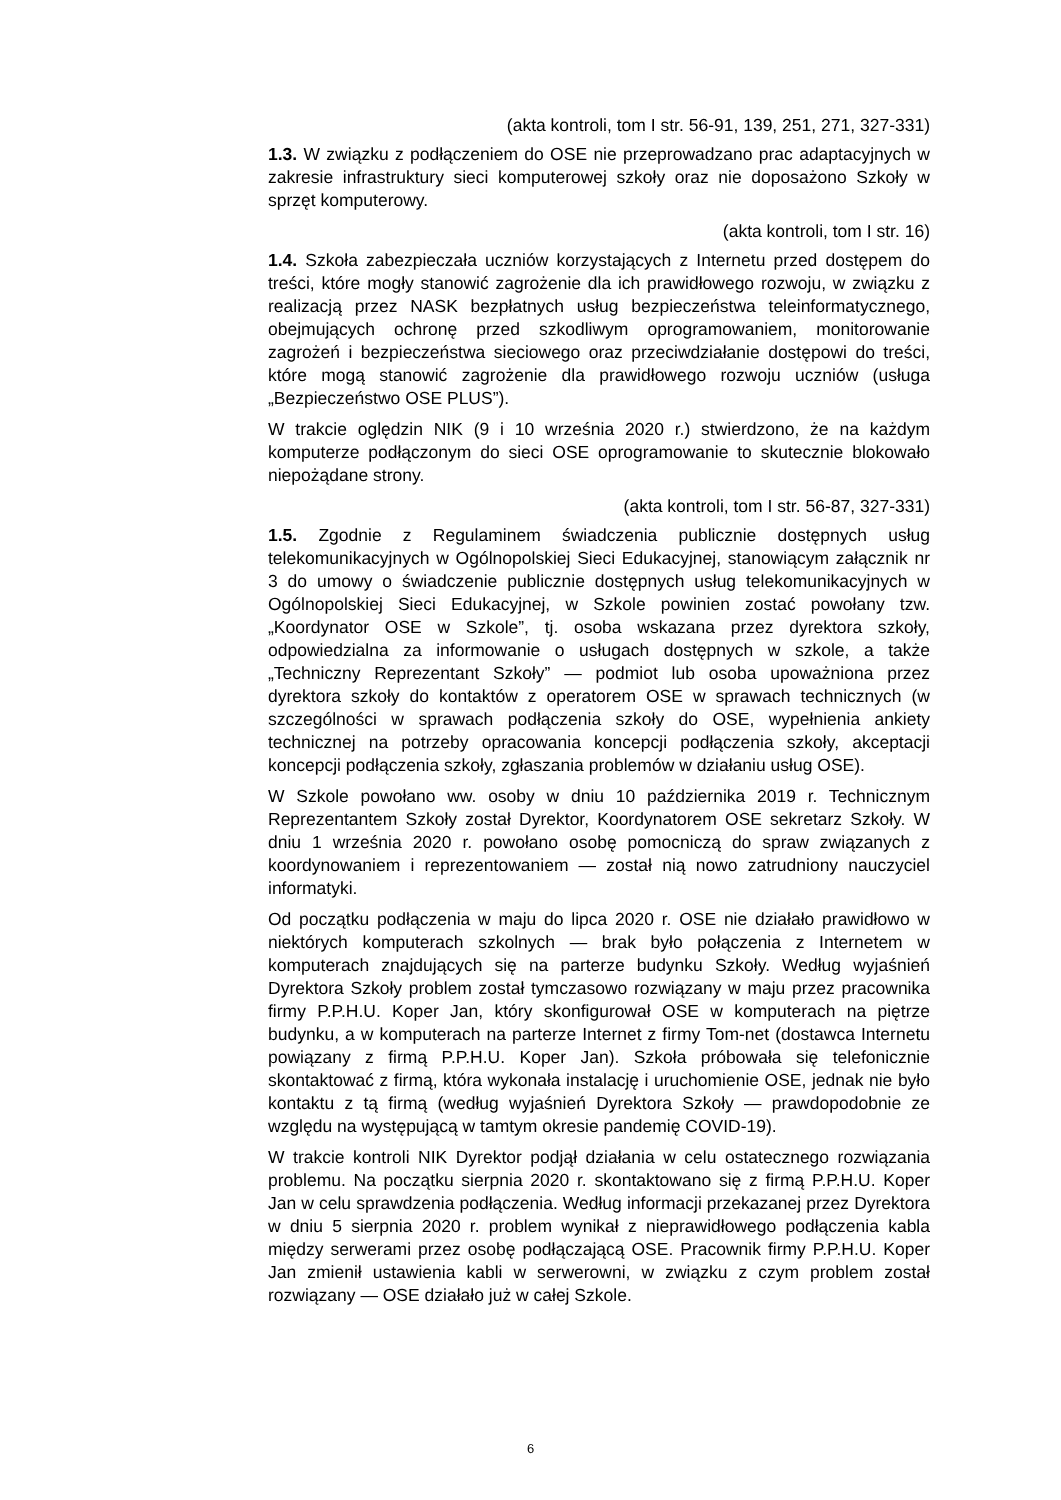(akta kontroli, tom I str. 56-91, 139, 251, 271, 327-331)
1.3. W związku z podłączeniem do OSE nie przeprowadzano prac adaptacyjnych w zakresie infrastruktury sieci komputerowej szkoły oraz nie doposażono Szkoły w sprzęt komputerowy.
(akta kontroli, tom I str. 16)
1.4. Szkoła zabezpieczała uczniów korzystających z Internetu przed dostępem do treści, które mogły stanowić zagrożenie dla ich prawidłowego rozwoju, w związku z realizacją przez NASK bezpłatnych usług bezpieczeństwa teleinformatycznego, obejmujących ochronę przed szkodliwym oprogramowaniem, monitorowanie zagrożeń i bezpieczeństwa sieciowego oraz przeciwdziałanie dostępowi do treści, które mogą stanowić zagrożenie dla prawidłowego rozwoju uczniów (usługa „Bezpieczeństwo OSE PLUS”).
W trakcie oględzin NIK (9 i 10 września 2020 r.) stwierdzono, że na każdym komputerze podłączonym do sieci OSE oprogramowanie to skutecznie blokowało niepożądane strony.
(akta kontroli, tom I str. 56-87, 327-331)
1.5. Zgodnie z Regulaminem świadczenia publicznie dostępnych usług telekomunikacyjnych w Ogólnopolskiej Sieci Edukacyjnej, stanowiącym załącznik nr 3 do umowy o świadczenie publicznie dostępnych usług telekomunikacyjnych w Ogólnopolskiej Sieci Edukacyjnej, w Szkole powinien zostać powołany tzw. „Koordynator OSE w Szkole”, tj. osoba wskazana przez dyrektora szkoły, odpowiedzialna za informowanie o usługach dostępnych w szkole, a także „Techniczny Reprezentant Szkoły” — podmiot lub osoba upoważniona przez dyrektora szkoły do kontaktów z operatorem OSE w sprawach technicznych (w szczególności w sprawach podłączenia szkoły do OSE, wypełnienia ankiety technicznej na potrzeby opracowania koncepcji podłączenia szkoły, akceptacji koncepcji podłączenia szkoły, zgłaszania problemów w działaniu usług OSE).
W Szkole powołano ww. osoby w dniu 10 października 2019 r. Technicznym Reprezentantem Szkoły został Dyrektor, Koordynatorem OSE sekretarz Szkoły. W dniu 1 września 2020 r. powołano osobę pomocniczą do spraw związanych z koordynowaniem i reprezentowaniem — został nią nowo zatrudniony nauczyciel informatyki.
Od początku podłączenia w maju do lipca 2020 r. OSE nie działało prawidłowo w niektórych komputerach szkolnych — brak było połączenia z Internetem w komputerach znajdujących się na parterze budynku Szkoły. Według wyjaśnień Dyrektora Szkoły problem został tymczasowo rozwiązany w maju przez pracownika firmy P.P.H.U. Koper Jan, który skonfigurował OSE w komputerach na piętrze budynku, a w komputerach na parterze Internet z firmy Tom-net (dostawca Internetu powiązany z firmą P.P.H.U. Koper Jan). Szkoła próbowała się telefonicznie skontaktować z firmą, która wykonała instalację i uruchomienie OSE, jednak nie było kontaktu z tą firmą (według wyjaśnień Dyrektora Szkoły — prawdopodobnie ze względu na występującą w tamtym okresie pandemię COVID-19).
W trakcie kontroli NIK Dyrektor podjął działania w celu ostatecznego rozwiązania problemu. Na początku sierpnia 2020 r. skontaktowano się z firmą P.P.H.U. Koper Jan w celu sprawdzenia podłączenia. Według informacji przekazanej przez Dyrektora w dniu 5 sierpnia 2020 r. problem wynikał z nieprawidłowego podłączenia kabla między serwerami przez osobę podłączającą OSE. Pracownik firmy P.P.H.U. Koper Jan zmienił ustawienia kabli w serwerowni, w związku z czym problem został rozwiązany — OSE działało już w całej Szkole.
6